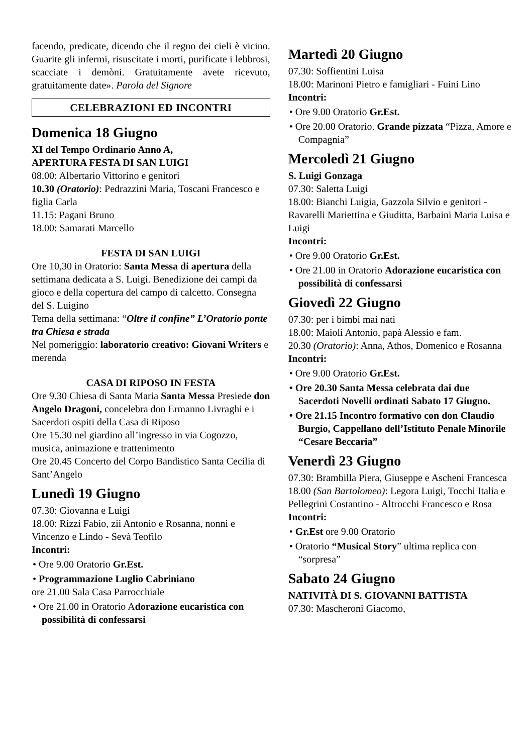facendo, predicate, dicendo che il regno dei cieli è vicino. Guarite gli infermi, risuscitate i morti, purificate i lebbrosi, scacciate i demòni. Gratuitamente avete ricevuto, gratuitamente date». Parola del Signore
CELEBRAZIONI ED INCONTRI
Domenica 18 Giugno
XI del Tempo Ordinario Anno A,
APERTURA FESTA DI SAN LUIGI
08.00: Albertario Vittorino e genitori
10.30 (Oratorio): Pedrazzini Maria, Toscani Francesco e figlia Carla
11.15: Pagani Bruno
18.00: Samarati Marcello
FESTA DI SAN LUIGI
Ore 10,30 in Oratorio: Santa Messa di apertura della settimana dedicata a S. Luigi. Benedizione dei campi da gioco e della copertura del campo di calcetto. Consegna del S. Luigino
Tema della settimana: “Oltre il confine” L’Oratorio ponte tra Chiesa e strada
Nel pomeriggio: laboratorio creativo: Giovani Writers e merenda
CASA DI RIPOSO IN FESTA
Ore 9.30 Chiesa di Santa Maria Santa Messa Presiede don Angelo Dragoni, concelebra don Ermanno Livraghi e i Sacerdoti ospiti della Casa di Riposo
Ore 15.30 nel giardino all’ingresso in via Cogozzo, musica, animazione e trattenimento
Ore 20.45 Concerto del Corpo Bandistico Santa Cecilia di Sant’Angelo
Lunedì 19 Giugno
07.30: Giovanna e Luigi
18.00: Rizzi Fabio, zii Antonio e Rosanna, nonni e Vincenzo e Lindo - Sevà Teofilo
Incontri:
• Ore 9.00 Oratorio Gr.Est.
• Programmazione Luglio Cabriniano
ore 21.00 Sala Casa Parrocchiale
• Ore 21.00 in Oratorio Adorazione eucaristica con possibilità di confessarsi
Martedì 20 Giugno
07.30: Soffientini Luisa
18.00: Marinoni Pietro e famigliari - Fuini Lino
Incontri:
• Ore 9.00 Oratorio Gr.Est.
• Ore 20.00 Oratorio. Grande pizzata “Pizza, Amore e Compagnia”
Mercoledì 21 Giugno
S. Luigi Gonzaga
07.30: Saletta Luigi
18.00: Bianchi Luigia, Gazzola Silvio e genitori - Ravarelli Mariettina e Giuditta, Barbaini Maria Luisa e Luigi
Incontri:
• Ore 9.00 Oratorio Gr.Est.
• Ore 21.00 in Oratorio Adorazione eucaristica con possibilità di confessarsi
Giovedì 22 Giugno
07.30: per i bimbi mai nati
18.00: Maioli Antonio, papà Alessio e fam.
20.30 (Oratorio): Anna, Athos, Domenico e Rosanna
Incontri:
• Ore 9.00 Oratorio Gr.Est.
• Ore 20.30 Santa Messa celebrata dai due Sacerdoti Novelli ordinati Sabato 17 Giugno.
• Ore 21.15 Incontro formativo con don Claudio Burgio, Cappellano dell’Istituto Penale Minorile “Cesare Beccaria”
Venerdì 23 Giugno
07.30: Brambilla Piera, Giuseppe e Ascheni Francesca
18.00 (San Bartolomeo): Legora Luigi, Tocchi Italia e Pellegrini Costantino - Altrocchi Francesco e Rosa
Incontri:
• Gr.Est ore 9.00 Oratorio
• Oratorio “Musical Story” ultima replica con “sorpresa”
Sabato 24 Giugno
NATIVITÀ DI S. GIOVANNI BATTISTA
07.30: Mascheroni Giacomo,